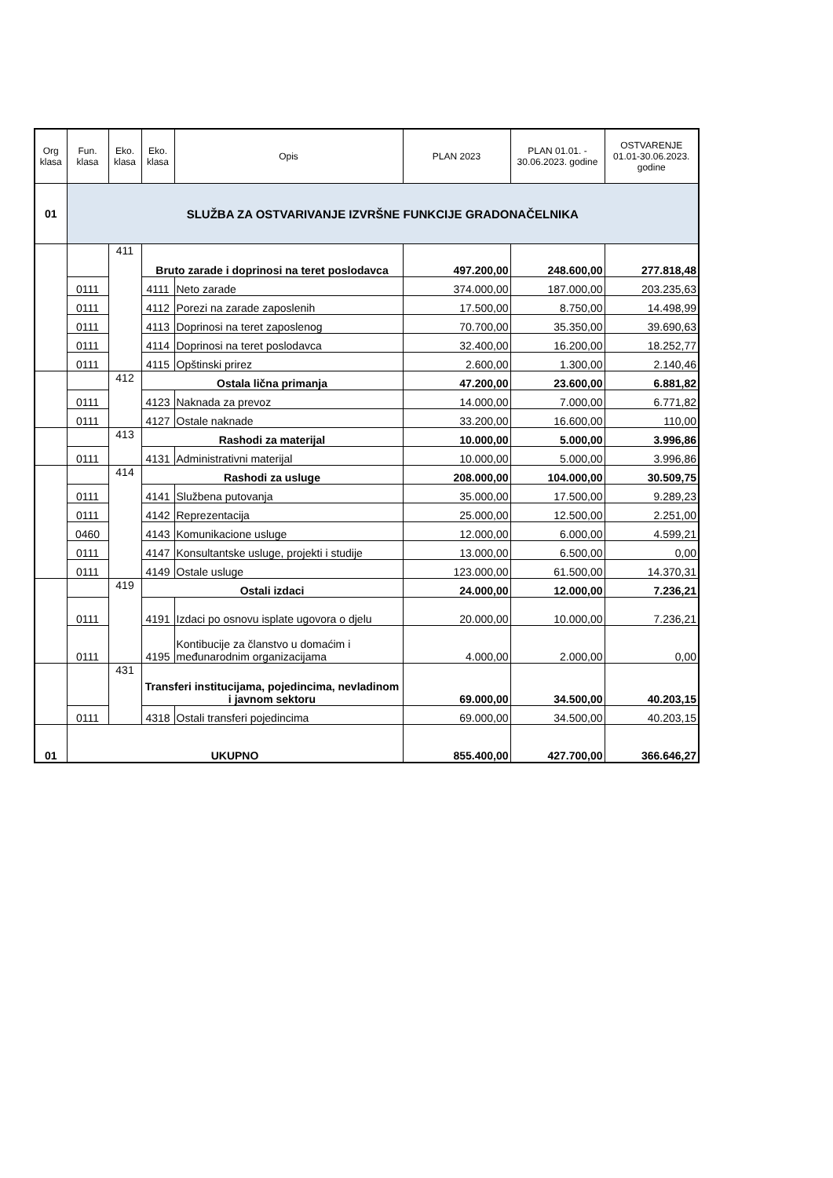| Org klasa | Fun. klasa | Eko. klasa | Eko. klasa | Opis | PLAN 2023 | PLAN 01.01. - 30.06.2023. godine | OSTVARENJE 01.01-30.06.2023. godine |
| --- | --- | --- | --- | --- | --- | --- | --- |
| 01 | SLUŽBA ZA OSTVARIVANJE IZVRŠNE FUNKCIJE GRADONAČELNIKA | | | | | | |
| | | 411 | Bruto zarade i doprinosi na teret poslodavca | | 497.200,00 | 248.600,00 | 277.818,48 |
| | 0111 | | 4111 | Neto zarade | 374.000,00 | 187.000,00 | 203.235,63 |
| | 0111 | | 4112 | Porezi na zarade zaposlenih | 17.500,00 | 8.750,00 | 14.498,99 |
| | 0111 | | 4113 | Doprinosi na teret zaposlenog | 70.700,00 | 35.350,00 | 39.690,63 |
| | 0111 | | 4114 | Doprinosi na teret poslodavca | 32.400,00 | 16.200,00 | 18.252,77 |
| | 0111 | | 4115 | Opštinski prirez | 2.600,00 | 1.300,00 | 2.140,46 |
| | | 412 | Ostala lična primanja | | 47.200,00 | 23.600,00 | 6.881,82 |
| | 0111 | | 4123 | Naknada za prevoz | 14.000,00 | 7.000,00 | 6.771,82 |
| | 0111 | | 4127 | Ostale naknade | 33.200,00 | 16.600,00 | 110,00 |
| | | 413 | Rashodi za materijal | | 10.000,00 | 5.000,00 | 3.996,86 |
| | 0111 | | 4131 | Administrativni materijal | 10.000,00 | 5.000,00 | 3.996,86 |
| | | 414 | Rashodi za usluge | | 208.000,00 | 104.000,00 | 30.509,75 |
| | 0111 | | 4141 | Službena putovanja | 35.000,00 | 17.500,00 | 9.289,23 |
| | 0111 | | 4142 | Reprezentacija | 25.000,00 | 12.500,00 | 2.251,00 |
| | 0460 | | 4143 | Komunikacione usluge | 12.000,00 | 6.000,00 | 4.599,21 |
| | 0111 | | 4147 | Konsultantske usluge, projekti i studije | 13.000,00 | 6.500,00 | 0,00 |
| | 0111 | | 4149 | Ostale usluge | 123.000,00 | 61.500,00 | 14.370,31 |
| | | 419 | Ostali izdaci | | 24.000,00 | 12.000,00 | 7.236,21 |
| | 0111 | | 4191 | Izdaci po osnovu isplate ugovora o djelu | 20.000,00 | 10.000,00 | 7.236,21 |
| | 0111 | | 4195 | Kontibucije za članstvo u domaćim i međunarodnim organizacijama | 4.000,00 | 2.000,00 | 0,00 |
| | | 431 | Transferi institucijama, pojedincima, nevladinom i javnom sektoru | | 69.000,00 | 34.500,00 | 40.203,15 |
| | 0111 | | 4318 | Ostali transferi pojedincima | 69.000,00 | 34.500,00 | 40.203,15 |
| 01 | UKUPNO | | | | 855.400,00 | 427.700,00 | 366.646,27 |